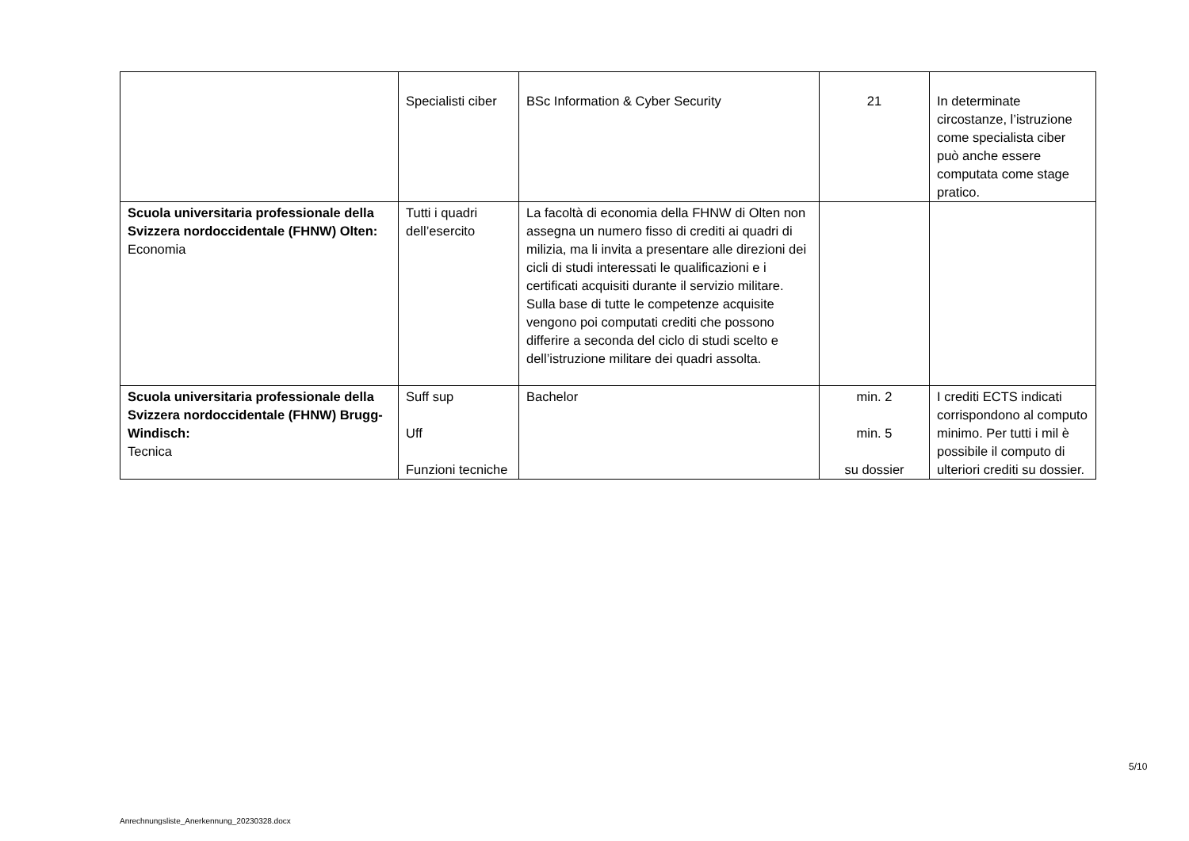| | Specialisti ciber | BSc Information & Cyber Security | 21 | In determinate circostanze, l’istruzione come specialista ciber può anche essere computata come stage pratico. |
| Scuola universitaria professionale della Svizzera nordoccidentale (FHNW) Olten: Economia | Tutti i quadri dell’esercito | La facoltà di economia della FHNW di Olten non assegna un numero fisso di crediti ai quadri di milizia, ma li invita a presentare alle direzioni dei cicli di studi interessati le qualificazioni e i certificati acquisiti durante il servizio militare. Sulla base di tutte le competenze acquisite vengono poi computati crediti che possono differire a seconda del ciclo di studi scelto e dell’istruzione militare dei quadri assolta. | | |
| Scuola universitaria professionale della Svizzera nordoccidentale (FHNW) Brugg-Windisch: Tecnica | Suff sup Uff Funzioni tecniche | Bachelor | min. 2 min. 5 su dossier | I crediti ECTS indicati corrispondono al computo minimo. Per tutti i mil è possibile il computo di ulteriori crediti su dossier. |
5/10
Anrechnungsliste_Anerkennung_20230328.docx